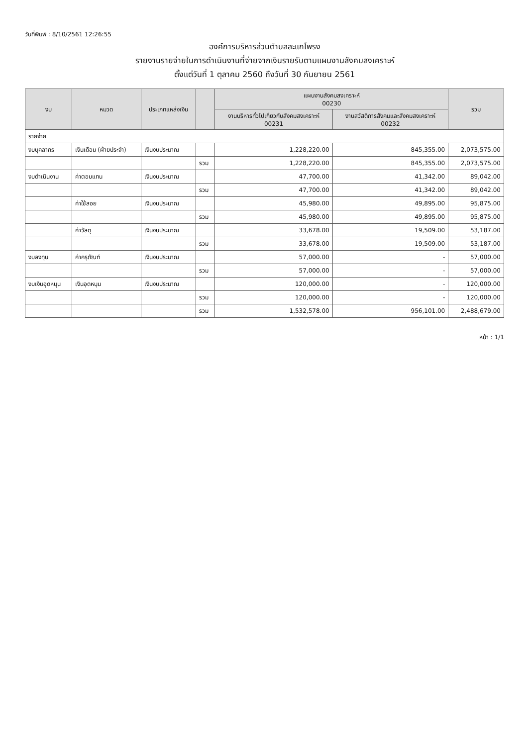วันที่พิมพ์ : 8/10/2561 12:26:55
องค์การบริหารส่วนตำบลละแกโพรง
รายงานรายจ่ายในการดำเนินงานที่จ่ายจากเงินรายรับตามแผนงานสังคมสงเคราะห์
ตั้งแต่วันที่ 1 ตุลาคม 2560 ถึงวันที่ 30 กันยายน 2561
| งบ | หมวด | ประเภทแหล่งเงิน | | แผนงานสังคมสงเคราะห์ 00230 | | รวม |
| --- | --- | --- | --- | --- | --- | --- |
| | | | | งานบริหารทั่วไปเกี่ยวกับสังคมสงเคราะห์ 00231 | งานสวัสดิการสังคมและสังคมสงเคราะห์ 00232 | |
| รายจ่าย | | | | | | |
| งบบุคลากร | เงินเดือน (ฝ่ายประจำ) | เงินงบประมาณ | | 1,228,220.00 | 845,355.00 | 2,073,575.00 |
| | | | รวม | 1,228,220.00 | 845,355.00 | 2,073,575.00 |
| งบดำเนินงาน | ค่าตอบแทน | เงินงบประมาณ | | 47,700.00 | 41,342.00 | 89,042.00 |
| | | | รวม | 47,700.00 | 41,342.00 | 89,042.00 |
| | ค่าใช้สอย | เงินงบประมาณ | | 45,980.00 | 49,895.00 | 95,875.00 |
| | | | รวม | 45,980.00 | 49,895.00 | 95,875.00 |
| | ค่าวัสดุ | เงินงบประมาณ | | 33,678.00 | 19,509.00 | 53,187.00 |
| | | | รวม | 33,678.00 | 19,509.00 | 53,187.00 |
| งบลงทุน | ค่าครุภัณฑ์ | เงินงบประมาณ | | 57,000.00 | - | 57,000.00 |
| | | | รวม | 57,000.00 | - | 57,000.00 |
| งบเงินอุดหนุน | เงินอุดหนุน | เงินงบประมาณ | | 120,000.00 | - | 120,000.00 |
| | | | รวม | 120,000.00 | - | 120,000.00 |
| | | | รวม | 1,532,578.00 | 956,101.00 | 2,488,679.00 |
หน้า : 1/1